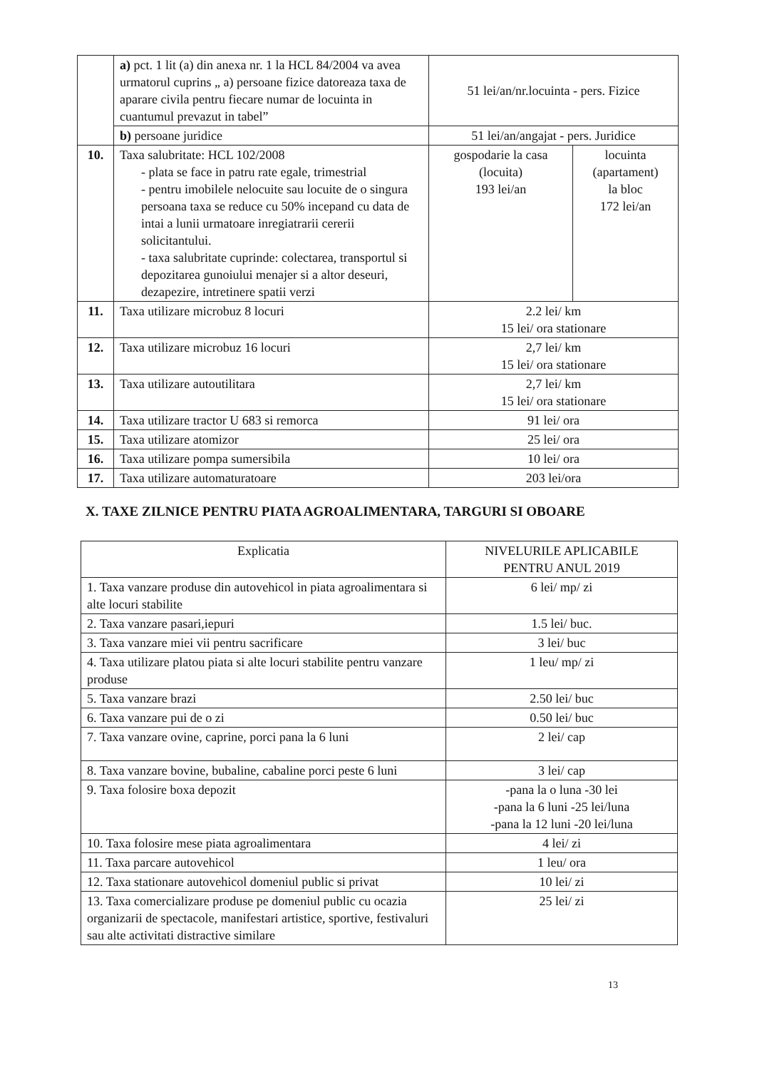| | a) pct. 1 lit (a) din anexa nr. 1 la HCL 84/2004 va avea urmatorul cuprins „ a) persoane fizice datoreaza taxa de aparare civila pentru fiecare numar de locuinta in cuantumul prevazut in tabel” | 51 lei/an/nr.locuinta - pers. Fizice | |
| | b) persoane juridice | 51 lei/an/angajat - pers. Juridice | |
| 10. | Taxa salubritate: HCL 102/2008 - plata se face in patru rate egale, trimestrial - pentru imobilele nelocuite sau locuite de o singura persoana taxa se reduce cu 50% incepand cu data de intai a lunii urmatoare inregiatrarii cererii solicitantului. - taxa salubritate cuprinde: colectarea, transportul si depozitarea gunoiului menajer si a altor deseuri, dezapezire, intretinere spatii verzi | gospodarie la casa (locuita) 193 lei/an | locuinta (apartament) la bloc 172 lei/an |
| 11. | Taxa utilizare microbuz 8 locuri | 2.2 lei/ km 15 lei/ ora stationare | |
| 12. | Taxa utilizare microbuz 16 locuri | 2,7 lei/ km 15 lei/ ora stationare | |
| 13. | Taxa utilizare autoutilitara | 2,7 lei/ km 15 lei/ ora stationare | |
| 14. | Taxa utilizare tractor U 683 si remorca | 91 lei/ ora | |
| 15. | Taxa utilizare atomizor | 25 lei/ ora | |
| 16. | Taxa utilizare pompa sumersibila | 10 lei/ ora | |
| 17. | Taxa utilizare automaturatoare | 203 lei/ora | |
X. TAXE ZILNICE PENTRU PIATA AGROALIMENTARA, TARGURI SI OBOARE
| Explicatia | NIVELURILE APLICABILE PENTRU ANUL 2019 |
| --- | --- |
| 1. Taxa vanzare produse din autovehicol in piata agroalimentara si alte locuri stabilite | 6 lei/ mp/ zi |
| 2. Taxa vanzare pasari,iepuri | 1.5 lei/ buc. |
| 3. Taxa vanzare miei vii pentru sacrificare | 3 lei/ buc |
| 4. Taxa utilizare platou piata si alte locuri stabilite pentru vanzare produse | 1 leu/ mp/ zi |
| 5. Taxa vanzare brazi | 2.50 lei/ buc |
| 6. Taxa vanzare pui de o zi | 0.50 lei/ buc |
| 7. Taxa vanzare ovine, caprine, porci pana la 6 luni | 2 lei/ cap |
| 8. Taxa vanzare bovine, bubaline, cabaline porci peste 6 luni | 3 lei/ cap |
| 9. Taxa folosire boxa depozit | -pana la o luna -30 lei -pana la 6 luni -25 lei/luna -pana la 12 luni -20 lei/luna |
| 10. Taxa folosire mese piata agroalimentara | 4 lei/ zi |
| 11. Taxa parcare autovehicol | 1 leu/ ora |
| 12. Taxa stationare autovehicol domeniul public si privat | 10 lei/ zi |
| 13. Taxa comercializare produse pe domeniul public cu ocazia organizarii de spectacole, manifestari artistice, sportive, festivaluri sau alte activitati distractive similare | 25 lei/ zi |
13